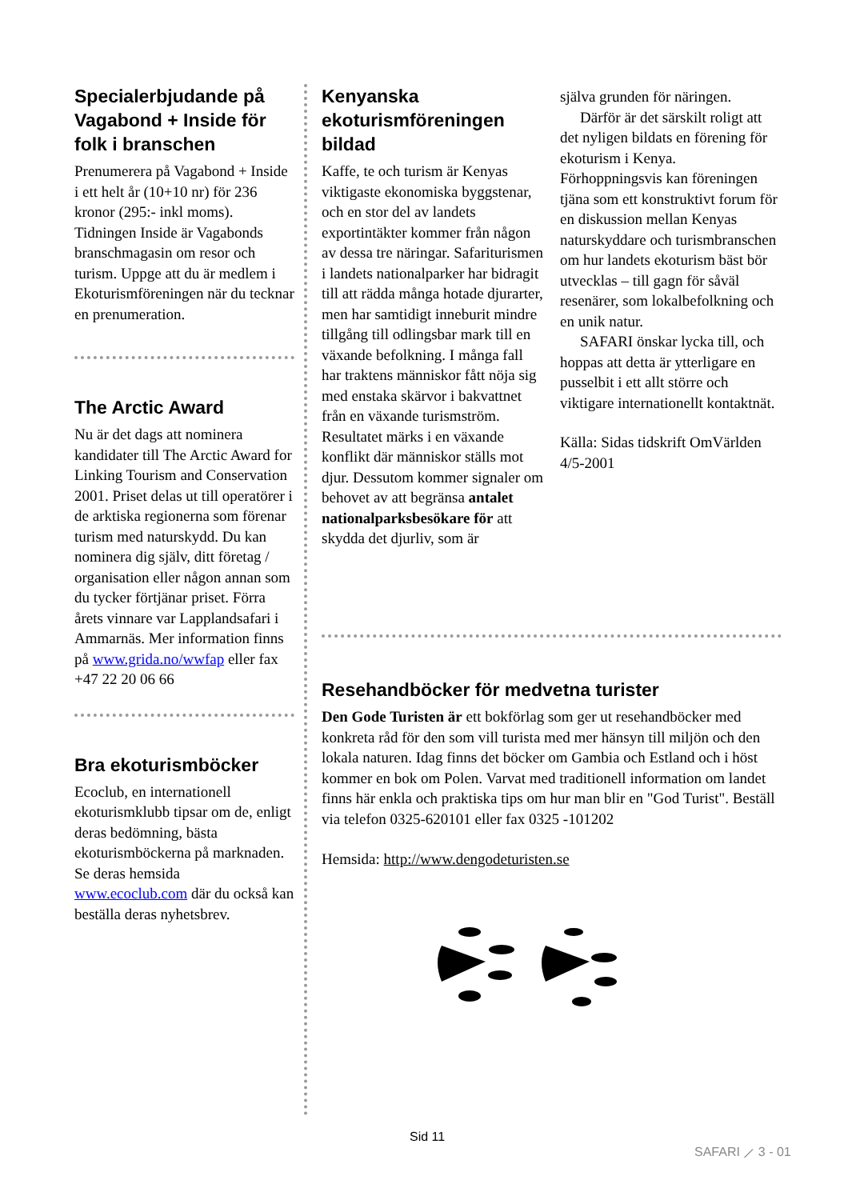Specialerbjudande på Vagabond + Inside för folk i branschen
Prenumerera på Vagabond + Inside i ett helt år (10+10 nr) för 236 kronor (295:- inkl moms). Tidningen Inside är Vagabonds branschmagasin om resor och turism. Uppge att du är medlem i Ekoturismföreningen när du tecknar en prenumeration.
The Arctic Award
Nu är det dags att nominera kandidater till The Arctic Award for Linking Tourism and Conservation 2001. Priset delas ut till operatörer i de arktiska regionerna som förenar turism med naturskydd. Du kan nominera dig själv, ditt företag / organisation eller någon annan som du tycker förtjänar priset. Förra årets vinnare var Lapplandsafari i Ammarnäs. Mer information finns på www.grida.no/wwfap eller fax +47 22 20 06 66
Bra ekoturismböcker
Ecoclub, en internationell ekoturismklubb tipsar om de, enligt deras bedömning, bästa ekoturismböckerna på marknaden. Se deras hemsida www.ecoclub.com där du också kan beställa deras nyhetsbrev.
Kenyanska ekoturismföreningen bildad
Kaffe, te och turism är Kenyas viktigaste ekonomiska byggstenar, och en stor del av landets exportintäkter kommer från någon av dessa tre näringar. Safarituris­men i landets nationalparker har bidragit till att rädda många hotade djurarter, men har samtidigt inneburit mindre tillgång till odlingsbar mark till en växande befolkning. I många fall har traktens människor fått nöja sig med enstaka skärvor i bakvattnet från en växande turismström. Resultatet märks i en växande konflikt där människor ställs mot djur. Dessutom kommer signaler om behovet av att begränsa antalet nationalparksbesökare för att skydda det djurliv, som är
själva grunden för näringen.
Därför är det särskilt roligt att det nyligen bildats en förening för ekoturism i Kenya. Förhoppningsvis kan föreningen tjäna som ett konstruktivt forum för en diskussion mellan Kenyas naturskyddare och turismbranschen om hur landets ekoturism bäst bör utvecklas – till gagn för såväl resenärer, som lokalbefolkning och en unik natur.
SAFARI önskar lycka till, och hoppas att detta är ytterligare en pusselbit i ett allt större och viktigare internationellt kontaktnät.
Källa: Sidas tidskrift OmVärlden 4/5-2001
Resehandböcker för medvetna turister
Den Gode Turisten är ett bokförlag som ger ut resehandböcker med konkreta råd för den som vill turista med mer hänsyn till miljön och den lokala naturen. Idag finns det böcker om Gambia och Estland och i höst kommer en bok om Polen. Varvat med traditionell information om landet finns här enkla och praktiska tips om hur man blir en "God Turist". Beställ via telefon 0325-620101 eller fax 0325 -101202
Hemsida: http://www.dengodeturisten.se
Sid 11
SAFARI ⟋ 3 - 01